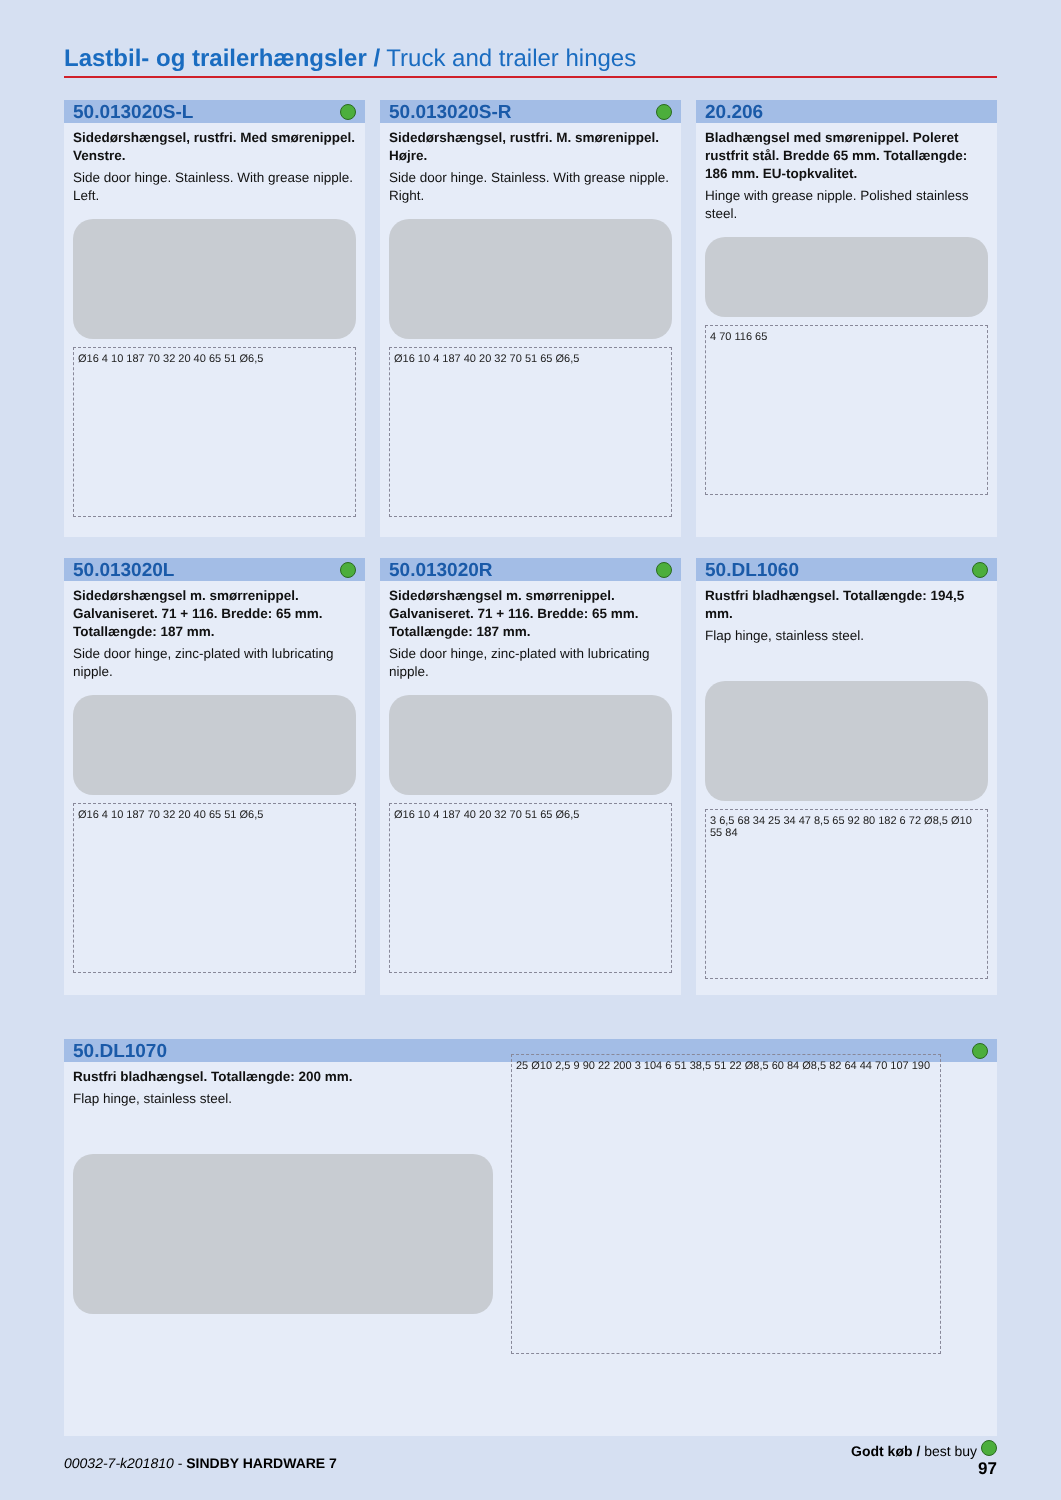Lastbil- og trailerhængsler / Truck and trailer hinges
50.013020S-L
Sidedørshængsel, rustfri. Med smørenippel. Venstre.
Side door hinge. Stainless. With grease nipple. Left.
Ø16 4 10 187 70 32 20 40 65 51 Ø6,5
50.013020S-R
Sidedørshængsel, rustfri. M. smørenippel. Højre.
Side door hinge. Stainless. With grease nipple. Right.
Ø16 10 4 187 40 20 32 70 51 65 Ø6,5
20.206
Bladhængsel med smørenippel. Poleret rustfrit stål. Bredde 65 mm. Totallængde: 186 mm. EU-topkvalitet.
Hinge with grease nipple. Polished stainless steel.
4 70 116 65
50.013020L
Sidedørshængsel m. smørrenippel. Galvaniseret. 71 + 116. Bredde: 65 mm. Totallængde: 187 mm.
Side door hinge, zinc-plated with lubricating nipple.
Ø16 4 10 187 70 32 20 40 65 51 Ø6,5
50.013020R
Sidedørshængsel m. smørrenippel. Galvaniseret. 71 + 116. Bredde: 65 mm. Totallængde: 187 mm.
Side door hinge, zinc-plated with lubricating nipple.
Ø16 10 4 187 40 20 32 70 51 65 Ø6,5
50.DL1060
Rustfri bladhængsel. Totallængde: 194,5 mm.
Flap hinge, stainless steel.
3 6,5 68 34 25 34 47 8,5 65 92 80 182 6 72 Ø8,5 Ø10 55 84
50.DL1070
Rustfri bladhængsel. Totallængde: 200 mm.
Flap hinge, stainless steel.
25 Ø10 2,5 9 90 22 200 3 104 6 51 38,5 51 22 Ø8,5 60 84 Ø8,5 82 64 44 70 107 190
Godt køb / best buy
97
00032-7-k201810 - SINDBY HARDWARE 7